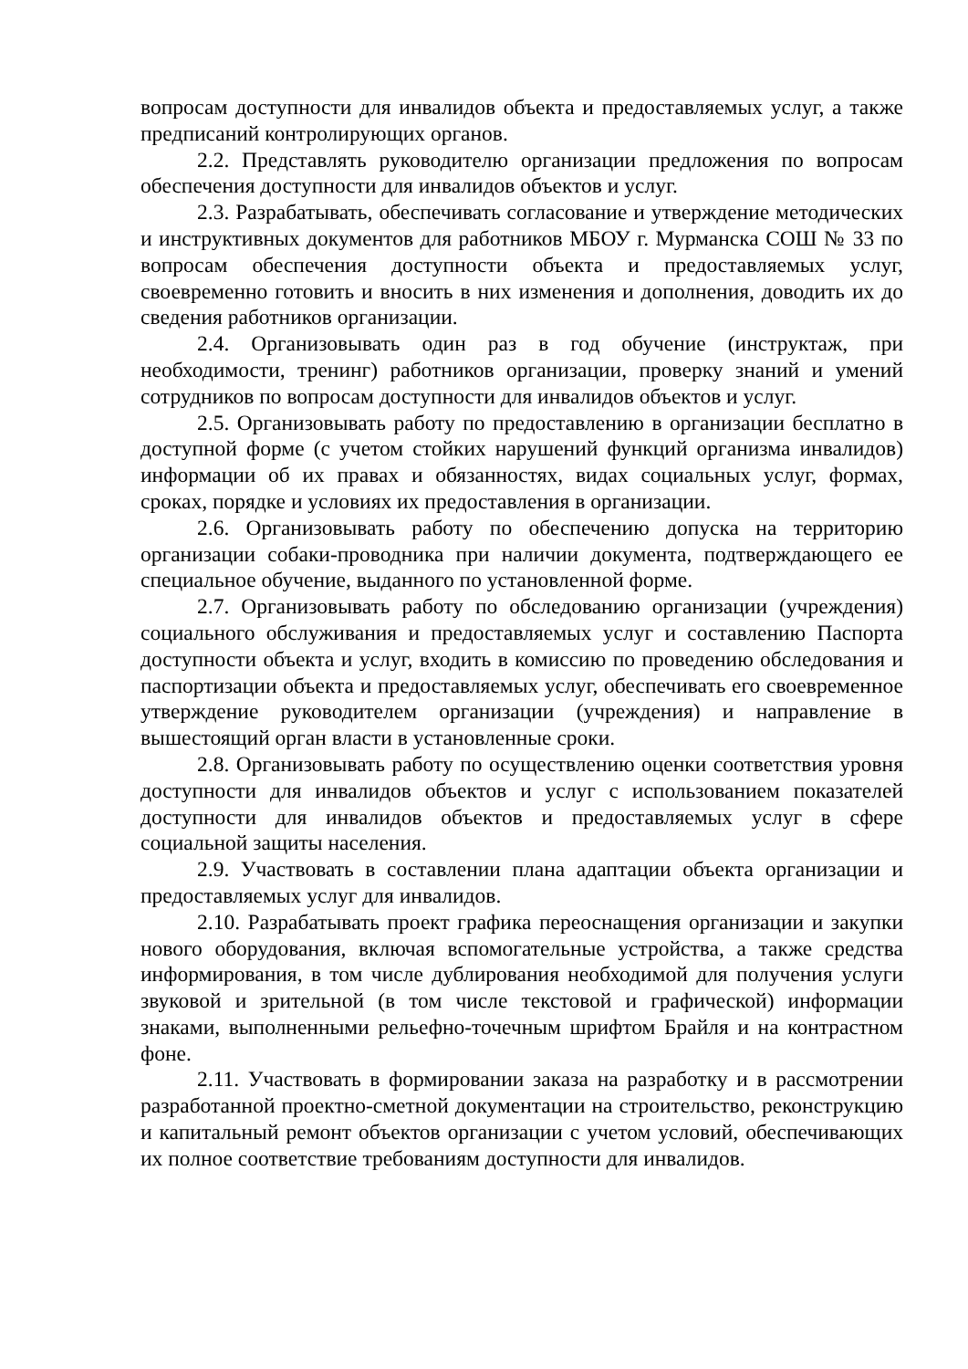вопросам доступности для инвалидов объекта и предоставляемых услуг, а также предписаний контролирующих органов.
2.2. Представлять руководителю организации предложения по вопросам обеспечения доступности для инвалидов объектов и услуг.
2.3. Разрабатывать, обеспечивать согласование и утверждение методических и инструктивных документов для работников МБОУ г. Мурманска СОШ № 33 по вопросам обеспечения доступности объекта и предоставляемых услуг, своевременно готовить и вносить в них изменения и дополнения, доводить их до сведения работников организации.
2.4. Организовывать один раз в год обучение (инструктаж, при необходимости, тренинг) работников организации, проверку знаний и умений сотрудников по вопросам доступности для инвалидов объектов и услуг.
2.5. Организовывать работу по предоставлению в организации бесплатно в доступной форме (с учетом стойких нарушений функций организма инвалидов) информации об их правах и обязанностях, видах социальных услуг, формах, сроках, порядке и условиях их предоставления в организации.
2.6. Организовывать работу по обеспечению допуска на территорию организации собаки-проводника при наличии документа, подтверждающего ее специальное обучение, выданного по установленной форме.
2.7. Организовывать работу по обследованию организации (учреждения) социального обслуживания и предоставляемых услуг и составлению Паспорта доступности объекта и услуг, входить в комиссию по проведению обследования и паспортизации объекта и предоставляемых услуг, обеспечивать его своевременное утверждение руководителем организации (учреждения) и направление в вышестоящий орган власти в установленные сроки.
2.8. Организовывать работу по осуществлению оценки соответствия уровня доступности для инвалидов объектов и услуг с использованием показателей доступности для инвалидов объектов и предоставляемых услуг в сфере социальной защиты населения.
2.9. Участвовать в составлении плана адаптации объекта организации и предоставляемых услуг для инвалидов.
2.10. Разрабатывать проект графика переоснащения организации и закупки нового оборудования, включая вспомогательные устройства, а также средства информирования, в том числе дублирования необходимой для получения услуги звуковой и зрительной (в том числе текстовой и графической) информации знаками, выполненными рельефно-точечным шрифтом Брайля и на контрастном фоне.
2.11. Участвовать в формировании заказа на разработку и в рассмотрении разработанной проектно-сметной документации на строительство, реконструкцию и капитальный ремонт объектов организации с учетом условий, обеспечивающих их полное соответствие требованиям доступности для инвалидов.